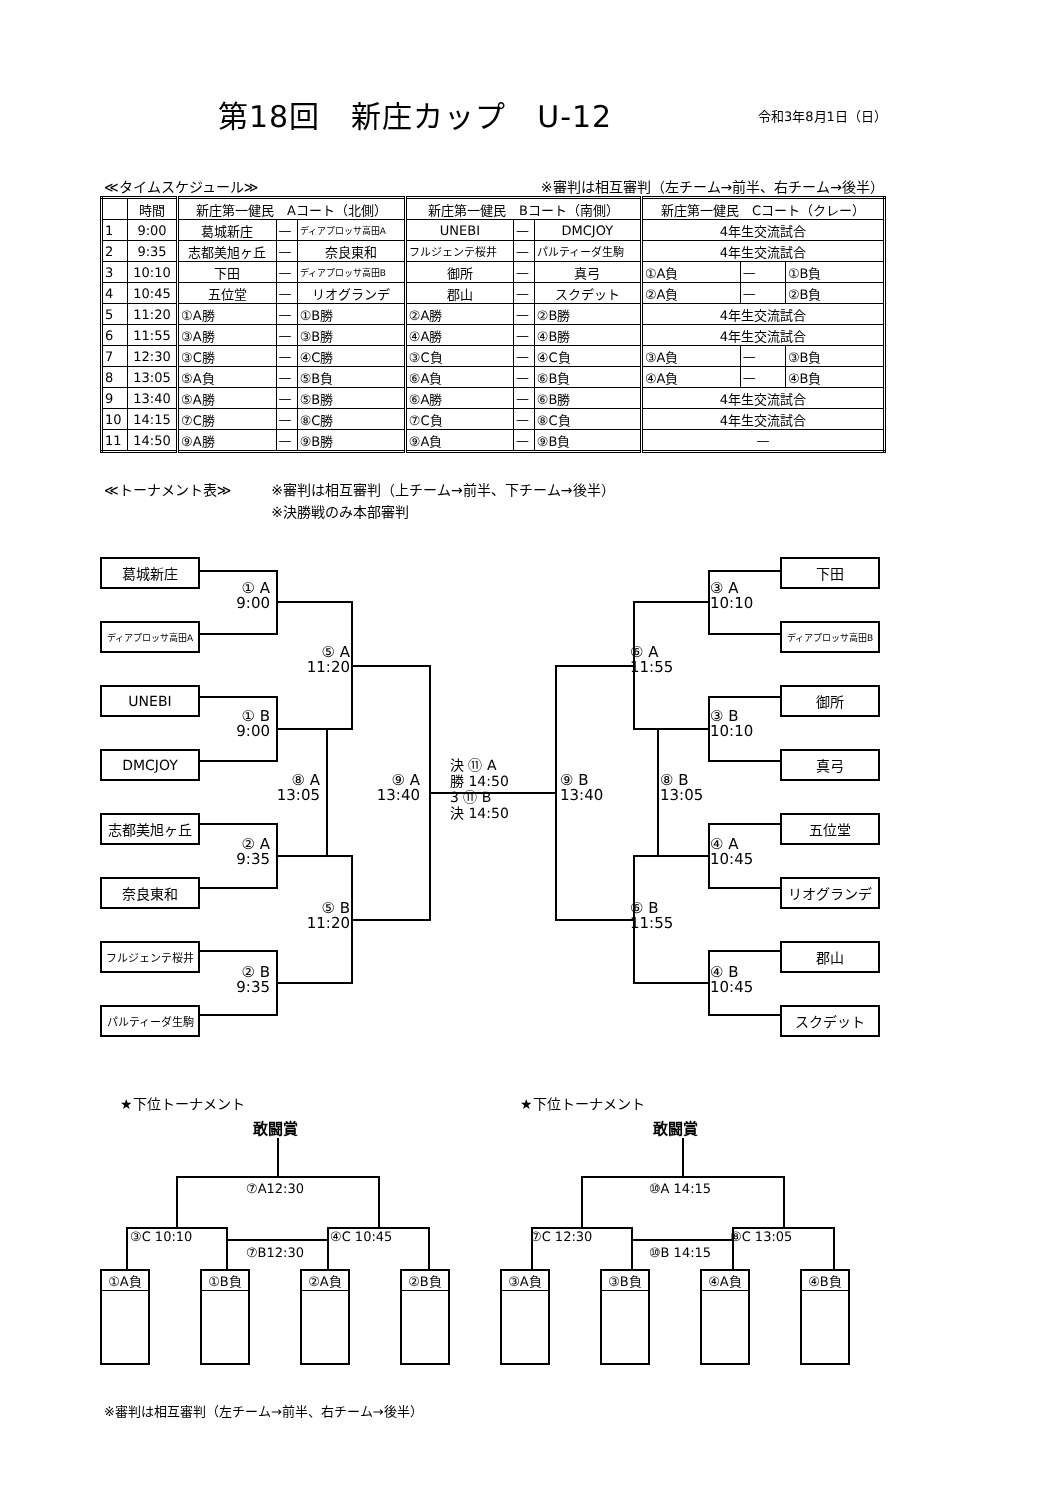第18回　新庄カップ　U-12
令和3年8月1日（日）
≪タイムスケジュール≫ ※審判は相互審判（左チーム→前半、右チーム→後半）
| | 時間 | 新庄第一健民 Aコート（北側） | | | 新庄第一健民 Bコート（南側） | | | 新庄第一健民 Cコート（クレー） | | |
| --- | --- | --- | --- | --- | --- | --- | --- | --- | --- | --- |
| 1 | 9:00 | 葛城新庄 | — | ディアプロッサ高田A | UNEBI | — | DMCJOY | 4年生交流試合 | | |
| 2 | 9:35 | 志都美旭ヶ丘 | — | 奈良東和 | フルジェンテ桜井 | — | パルティーダ生駒 | 4年生交流試合 | | |
| 3 | 10:10 | 下田 | — | ディアプロッサ高田B | 御所 | — | 真弓 | ①A負 | — | ①B負 |
| 4 | 10:45 | 五位堂 | — | リオグランデ | 郡山 | — | スクデット | ②A負 | — | ②B負 |
| 5 | 11:20 | ①A勝 | — | ①B勝 | ②A勝 | — | ②B勝 | 4年生交流試合 | | |
| 6 | 11:55 | ③A勝 | — | ③B勝 | ④A勝 | — | ④B勝 | 4年生交流試合 | | |
| 7 | 12:30 | ③C勝 | — | ④C勝 | ③C負 | — | ④C負 | ③A負 | — | ③B負 |
| 8 | 13:05 | ⑤A負 | — | ⑤B負 | ⑥A負 | — | ⑥B負 | ④A負 | — | ④B負 |
| 9 | 13:40 | ⑤A勝 | — | ⑤B勝 | ⑥A勝 | — | ⑥B勝 | 4年生交流試合 | | |
| 10 | 14:15 | ⑦C勝 | — | ⑧C勝 | ⑦C負 | — | ⑧C負 | 4年生交流試合 | | |
| 11 | 14:50 | ⑨A勝 | — | ⑨B勝 | ⑨A負 | — | ⑨B負 | — | | |
≪トーナメント表≫ ※審判は相互審判（上チーム→前半、下チーム→後半）
※決勝戦のみ本部審判
葛城新庄
下田
① A
9:00
③ A
10:10
ディアプロッサ高田A
ディアプロッサ高田B
⑤ A
11:20
⑥ A
11:55
UNEBI
御所
① B
9:00
③ B
10:10
DMCJOY
真弓
⑧ A
13:05
⑨ A
13:40
決 ⑪ A
勝 14:50
3 ⑪ B
決 14:50
⑨ B
13:40
⑧ B
13:05
志都美旭ヶ丘
五位堂
② A
9:35
④ A
10:45
奈良東和
リオグランデ
⑤ B
11:20
⑥ B
11:55
フルジェンテ桜井
郡山
② B
9:35
④ B
10:45
パルティーダ生駒
スクデット
★下位トーナメント
★下位トーナメント
敢闘賞
敢闘賞
⑦A12:30
⑩A 14:15
③C 10:10
④C 10:45
⑦C 12:30
⑧C 13:05
⑦B12:30
⑩B 14:15
①A負
①B負
②A負
②B負
③A負
③B負
④A負
④B負
※審判は相互審判（左チーム→前半、右チーム→後半）